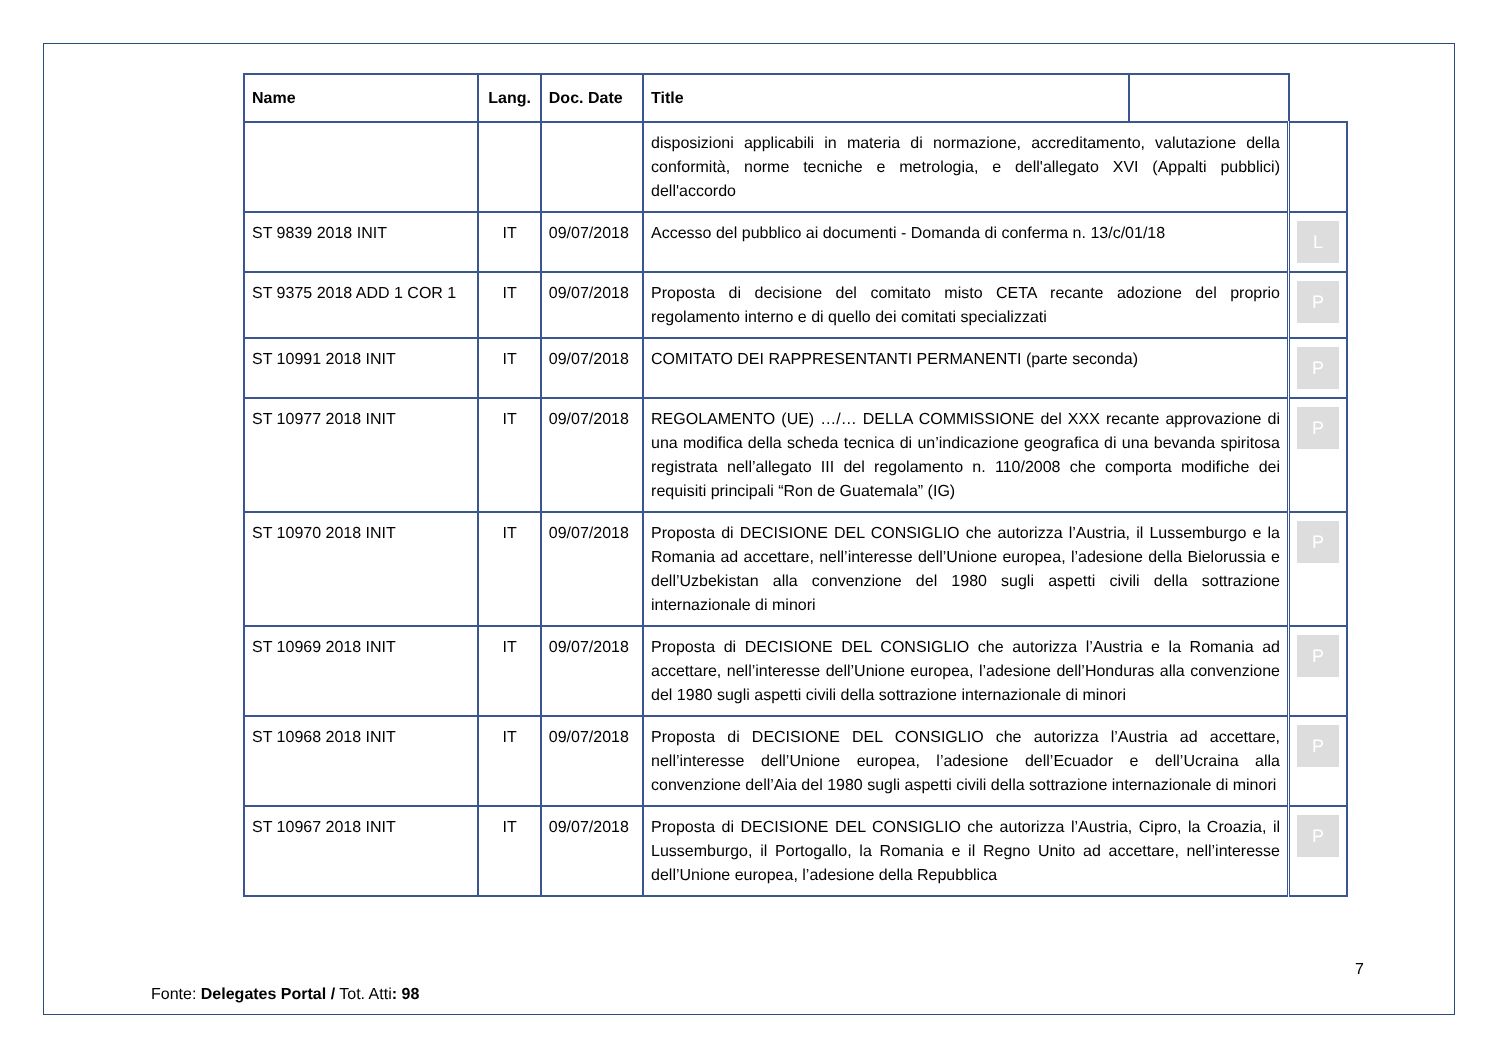| Name | Lang. | Doc. Date | Title | | |
| --- | --- | --- | --- | --- | --- |
| | | | disposizioni applicabili in materia di normazione, accreditamento, valutazione della conformità, norme tecniche e metrologia, e dell'allegato XVI (Appalti pubblici) dell'accordo | | |
| ST 9839 2018 INIT | IT | 09/07/2018 | Accesso del pubblico ai documenti - Domanda di conferma n. 13/c/01/18 | | L |
| ST 9375 2018 ADD 1 COR 1 | IT | 09/07/2018 | Proposta di decisione del comitato misto CETA recante adozione del proprio regolamento interno e di quello dei comitati specializzati | | P |
| ST 10991 2018 INIT | IT | 09/07/2018 | COMITATO DEI RAPPRESENTANTI PERMANENTI (parte seconda) | | P |
| ST 10977 2018 INIT | IT | 09/07/2018 | REGOLAMENTO (UE) …/… DELLA COMMISSIONE del XXX recante approvazione di una modifica della scheda tecnica di un’indicazione geografica di una bevanda spiritosa registrata nell’allegato III del regolamento n. 110/2008 che comporta modifiche dei requisiti principali “Ron de Guatemala” (IG) | | P |
| ST 10970 2018 INIT | IT | 09/07/2018 | Proposta di DECISIONE DEL CONSIGLIO che autorizza l’Austria, il Lussemburgo e la Romania ad accettare, nell’interesse dell’Unione europea, l’adesione della Bielorussia e dell’Uzbekistan alla convenzione del 1980 sugli aspetti civili della sottrazione internazionale di minori | | P |
| ST 10969 2018 INIT | IT | 09/07/2018 | Proposta di DECISIONE DEL CONSIGLIO che autorizza l’Austria e la Romania ad accettare, nell’interesse dell’Unione europea, l’adesione dell’Honduras alla convenzione del 1980 sugli aspetti civili della sottrazione internazionale di minori | | P |
| ST 10968 2018 INIT | IT | 09/07/2018 | Proposta di DECISIONE DEL CONSIGLIO che autorizza l’Austria ad accettare, nell’interesse dell’Unione europea, l’adesione dell’Ecuador e dell’Ucraina alla convenzione dell’Aia del 1980 sugli aspetti civili della sottrazione internazionale di minori | | P |
| ST 10967 2018 INIT | IT | 09/07/2018 | Proposta di DECISIONE DEL CONSIGLIO che autorizza l’Austria, Cipro, la Croazia, il Lussemburgo, il Portogallo, la Romania e il Regno Unito ad accettare, nell’interesse dell’Unione europea, l’adesione della Repubblica | | P |
7
Fonte: Delegates Portal / Tot. Atti: 98